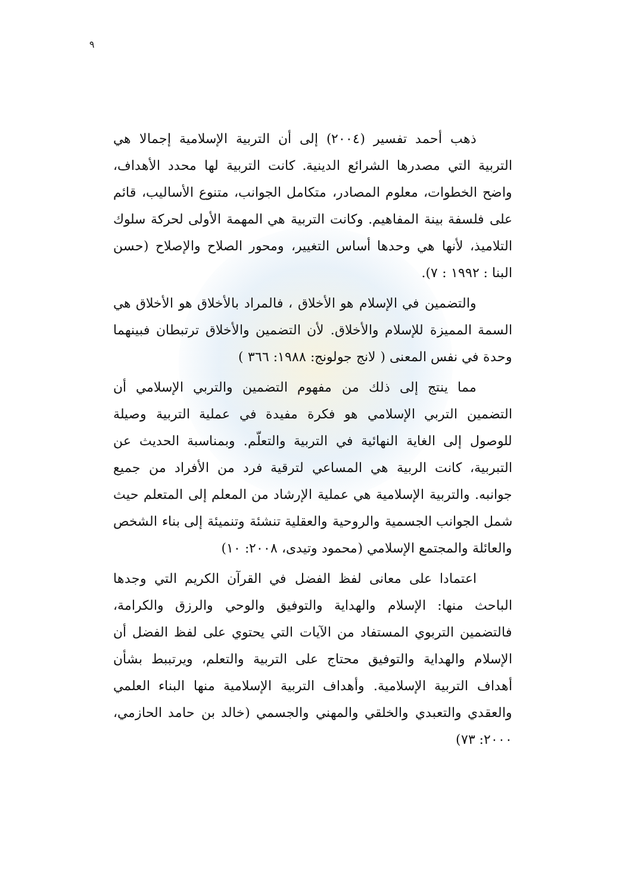٩
ذهب أحمد تفسير (٢٠٠٤) إلى أن التربية الإسلامية إجمالا هي التربية التي مصدرها الشرائع الدينية. كانت التربية لها محدد الأهداف، واضح الخطوات، معلوم المصادر، متكامل الجوانب، متنوع الأساليب، قائم على فلسفة بينة المفاهيم. وكانت التربية هي المهمة الأولى لحركة سلوك التلاميذ، لأنها هي وحدها أساس التغيير، ومحور الصلاح والإصلاح (حسن البنا : ١٩٩٢ : ٧).
والتضمين في الإسلام هو الأخلاق ، فالمراد بالأخلاق هو الأخلاق هي السمة المميزة للإسلام والأخلاق. لأن التضمين والأخلاق ترتبطان فبينهما وحدة في نفس المعنى ( لانج جولونج: ١٩٨٨: ٣٦٦ )
مما ينتج إلى ذلك من مفهوم التضمين والتربي الإسلامي أن التضمين التربي الإسلامي هو فكرة مفيدة في عملية التربية وصيلة للوصول إلى الغاية النهائية في التربية والتعلّم. وبمناسبة الحديث عن التبربية، كانت الربية هي المساعي لترقية فرد من الأفراد من جميع جوانبه. والتربية الإسلامية هي عملية الإرشاد من المعلم إلى المتعلم حيث شمل الجوانب الجسمية والروحية والعقلية تنشئة وتنميئة إلى بناء الشخص والعائلة والمجتمع الإسلامي (محمود وتيدى، ٢٠٠٨: ١٠)
اعتمادا على معانى لفظ الفضل في القرآن الكريم التي وجدها الباحث منها: الإسلام والهداية والتوفيق والوحي والرزق والكرامة، فالتضمين التربوي المستفاد من الآيات التي يحتوي على لفظ الفضل أن الإسلام والهداية والتوفيق محتاج على التربية والتعلم، ويرتببط بشأن أهداف التربية الإسلامية. وأهداف التربية الإسلامية منها البناء العلمي والعقدي والتعبدي والخلقي والمهني والجسمي (خالد بن حامد الحازمي، ٢٠٠٠: ٧٣)